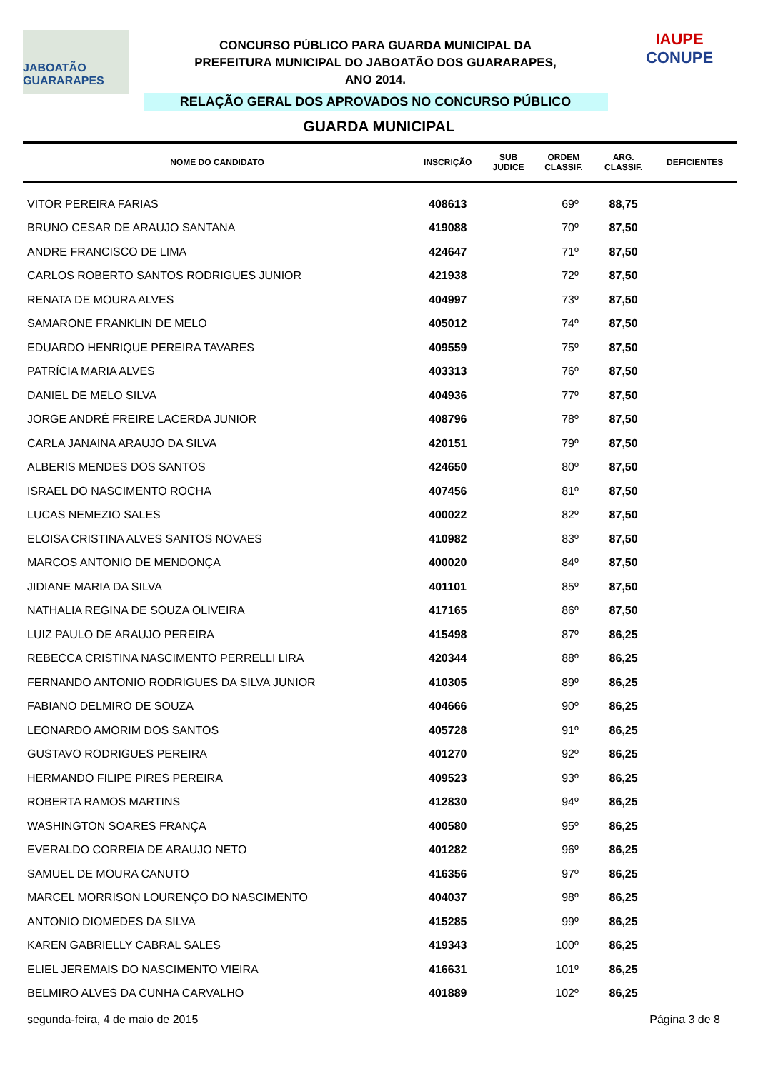JABOATÃO GUARARAPES
CONCURSO PÚBLICO PARA GUARDA MUNICIPAL DA
PREFEITURA MUNICIPAL DO JABOATÃO DOS GUARARAPES,
ANO 2014.
RELAÇÃO GERAL DOS APROVADOS NO CONCURSO PÚBLICO
IAUPE
CONUPE
GUARDA MUNICIPAL
| NOME DO CANDIDATO | INSCRIÇÃO | SUB JUDICE | ORDEM CLASSIF. | ARG. CLASSIF. | DEFICIENTES |
| --- | --- | --- | --- | --- | --- |
| VITOR PEREIRA FARIAS | 408613 | | 69º | 88,75 | |
| BRUNO CESAR DE ARAUJO SANTANA | 419088 | | 70º | 87,50 | |
| ANDRE FRANCISCO DE LIMA | 424647 | | 71º | 87,50 | |
| CARLOS ROBERTO SANTOS RODRIGUES JUNIOR | 421938 | | 72º | 87,50 | |
| RENATA DE MOURA ALVES | 404997 | | 73º | 87,50 | |
| SAMARONE FRANKLIN DE MELO | 405012 | | 74º | 87,50 | |
| EDUARDO HENRIQUE PEREIRA TAVARES | 409559 | | 75º | 87,50 | |
| PATRÍCIA MARIA ALVES | 403313 | | 76º | 87,50 | |
| DANIEL DE MELO SILVA | 404936 | | 77º | 87,50 | |
| JORGE ANDRÉ FREIRE LACERDA JUNIOR | 408796 | | 78º | 87,50 | |
| CARLA JANAINA ARAUJO DA SILVA | 420151 | | 79º | 87,50 | |
| ALBERIS MENDES DOS SANTOS | 424650 | | 80º | 87,50 | |
| ISRAEL DO NASCIMENTO ROCHA | 407456 | | 81º | 87,50 | |
| LUCAS NEMEZIO SALES | 400022 | | 82º | 87,50 | |
| ELOISA CRISTINA ALVES SANTOS NOVAES | 410982 | | 83º | 87,50 | |
| MARCOS ANTONIO DE MENDONÇA | 400020 | | 84º | 87,50 | |
| JIDIANE MARIA DA SILVA | 401101 | | 85º | 87,50 | |
| NATHALIA REGINA DE SOUZA OLIVEIRA | 417165 | | 86º | 87,50 | |
| LUIZ PAULO DE ARAUJO PEREIRA | 415498 | | 87º | 86,25 | |
| REBECCA CRISTINA NASCIMENTO PERRELLI LIRA | 420344 | | 88º | 86,25 | |
| FERNANDO ANTONIO RODRIGUES DA SILVA JUNIOR | 410305 | | 89º | 86,25 | |
| FABIANO DELMIRO DE SOUZA | 404666 | | 90º | 86,25 | |
| LEONARDO AMORIM DOS SANTOS | 405728 | | 91º | 86,25 | |
| GUSTAVO RODRIGUES PEREIRA | 401270 | | 92º | 86,25 | |
| HERMANDO FILIPE PIRES PEREIRA | 409523 | | 93º | 86,25 | |
| ROBERTA RAMOS MARTINS | 412830 | | 94º | 86,25 | |
| WASHINGTON SOARES FRANÇA | 400580 | | 95º | 86,25 | |
| EVERALDO CORREIA DE ARAUJO NETO | 401282 | | 96º | 86,25 | |
| SAMUEL DE MOURA CANUTO | 416356 | | 97º | 86,25 | |
| MARCEL MORRISON LOURENÇO DO NASCIMENTO | 404037 | | 98º | 86,25 | |
| ANTONIO DIOMEDES DA SILVA | 415285 | | 99º | 86,25 | |
| KAREN GABRIELLY CABRAL SALES | 419343 | | 100º | 86,25 | |
| ELIEL JEREMAIS DO NASCIMENTO VIEIRA | 416631 | | 101º | 86,25 | |
| BELMIRO ALVES DA CUNHA CARVALHO | 401889 | | 102º | 86,25 | |
segunda-feira, 4 de maio de 2015 Página 3 de 8